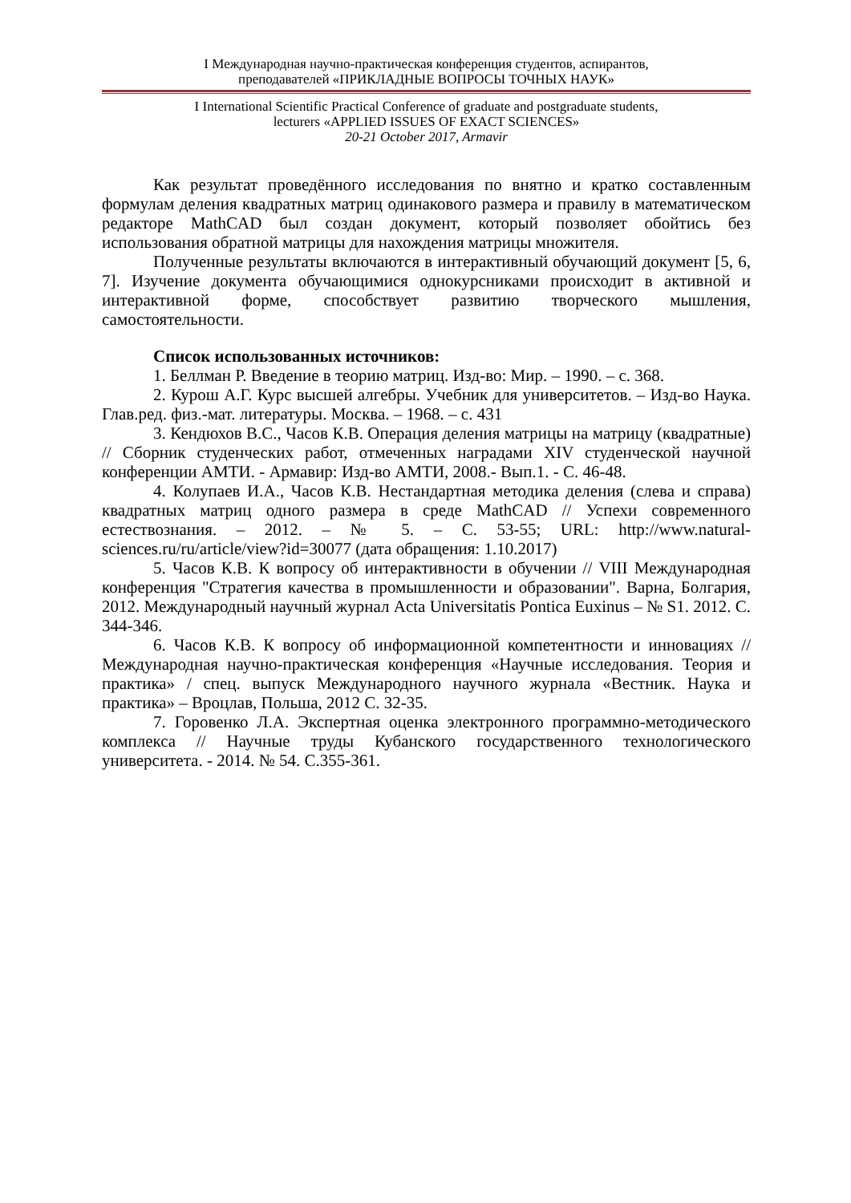I Международная научно-практическая конференция студентов, аспирантов,
преподавателей «ПРИКЛАДНЫЕ ВОПРОСЫ ТОЧНЫХ НАУК»
I International Scientific Practical Conference of graduate and postgraduate students,
lecturers «APPLIED ISSUES OF EXACT SCIENCES»
20-21 October 2017, Armavir
Как результат проведённого исследования по внятно и кратко составленным формулам деления квадратных матриц одинакового размера и правилу в математическом редакторе MathCAD был создан документ, который позволяет обойтись без использования обратной матрицы для нахождения матрицы множителя.
Полученные результаты включаются в интерактивный обучающий документ [5, 6, 7]. Изучение документа обучающимися однокурсниками происходит в активной и интерактивной форме, способствует развитию творческого мышления, самостоятельности.
Список использованных источников:
1. Беллман Р. Введение в теорию матриц. Изд-во: Мир. – 1990. – с. 368.
2. Курош А.Г. Курс высшей алгебры. Учебник для университетов. – Изд-во Наука. Глав.ред. физ.-мат. литературы. Москва. – 1968. – с. 431
3. Кендюхов В.С., Часов К.В. Операция деления матрицы на матрицу (квадратные) // Сборник студенческих работ, отмеченных наградами XIV студенческой научной конференции АМТИ. - Армавир: Изд-во АМТИ, 2008.- Вып.1. - С. 46-48.
4. Колупаев И.А., Часов К.В. Нестандартная методика деления (слева и справа) квадратных матриц одного размера в среде MathCAD // Успехи современного естествознания. – 2012. – № 5. – С. 53-55; URL: http://www.natural-sciences.ru/ru/article/view?id=30077 (дата обращения: 1.10.2017)
5. Часов К.В. К вопросу об интерактивности в обучении // VIII Международная конференция "Стратегия качества в промышленности и образовании". Варна, Болгария, 2012. Международный научный журнал Acta Universitatis Pontica Euxinus – № S1. 2012. С. 344-346.
6. Часов К.В. К вопросу об информационной компетентности и инновациях // Международная научно-практическая конференция «Научные исследования. Теория и практика» / спец. выпуск Международного научного журнала «Вестник. Наука и практика» – Вроцлав, Польша, 2012 С. 32-35.
7. Горовенко Л.А. Экспертная оценка электронного программно-методического комплекса // Научные труды Кубанского государственного технологического университета. - 2014. № 54. С.355-361.